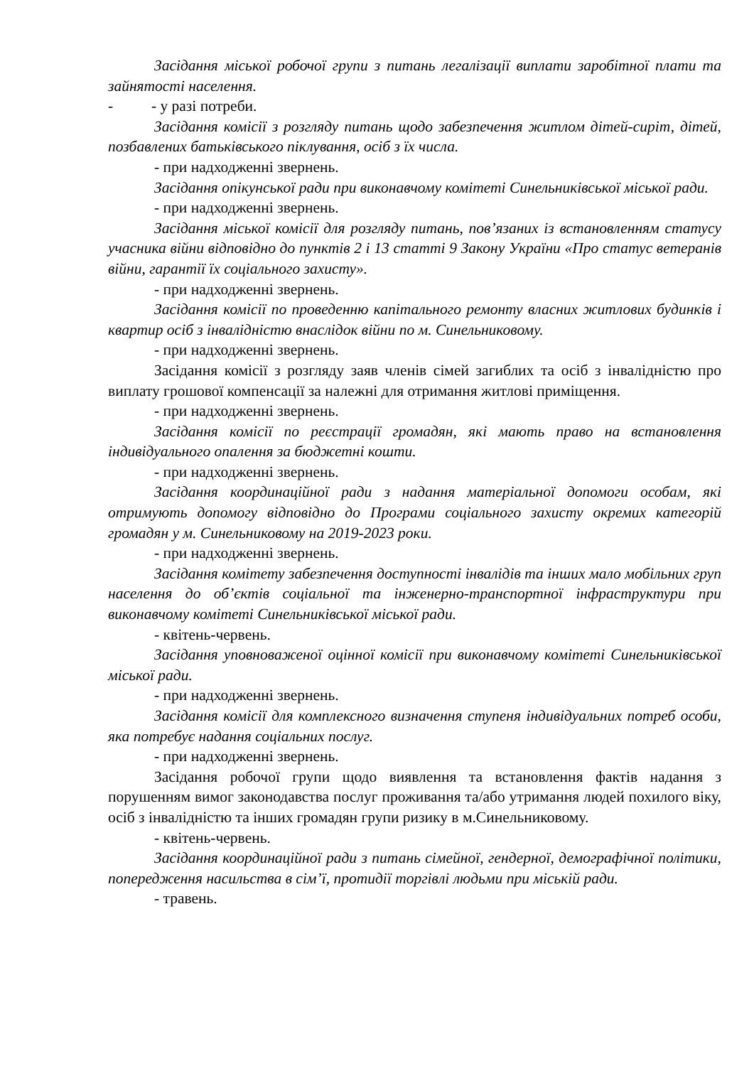Засідання міської робочої групи з питань легалізації виплати заробітної плати та зайнятості населення.
- - у разі потреби.
Засідання комісії з розгляду питань щодо забезпечення житлом дітей-сиріт, дітей, позбавлених батьківського піклування, осіб з їх числа.
- при надходженні звернень.
Засідання опікунської ради при виконавчому комітеті Синельниківської міської ради.
- при надходженні звернень.
Засідання міської комісії для розгляду питань, пов’язаних із встановленням статусу учасника війни відповідно до пунктів 2 і 13 статті 9 Закону України «Про статус ветеранів війни, гарантії їх соціального захисту».
- при надходженні звернень.
Засідання комісії по проведенню капітального ремонту власних житлових будинків і квартир осіб з інвалідністю внаслідок війни по м. Синельниковому.
- при надходженні звернень.
Засідання комісії з розгляду заяв членів сімей загиблих та осіб з інвалідністю про виплату грошової компенсації за належні для отримання житлові приміщення.
- при надходженні звернень.
Засідання комісії по реєстрації громадян, які мають право на встановлення індивідуального опалення за бюджетні кошти.
- при надходженні звернень.
Засідання координаційної ради з надання матеріальної допомоги особам, які отримують допомогу відповідно до Програми соціального захисту окремих категорій громадян у м. Синельниковому на 2019-2023 роки.
- при надходженні звернень.
Засідання комітету забезпечення доступності інвалідів та інших мало мобільних груп населення до об’єктів соціальної та інженерно-транспортної інфраструктури при виконавчому комітеті Синельниківської міської ради.
- квітень-червень.
Засідання уповноваженої оцінної комісії при виконавчому комітеті Синельниківської міської ради.
- при надходженні звернень.
Засідання комісії для комплексного визначення ступеня індивідуальних потреб особи, яка потребує надання соціальних послуг.
- при надходженні звернень.
Засідання робочої групи щодо виявлення та встановлення фактів надання з порушенням вимог законодавства послуг проживання та/або утримання людей похилого віку, осіб з інвалідністю та інших громадян групи ризику в м.Синельниковому.
- квітень-червень.
Засідання координаційної ради з питань сімейної, гендерної, демографічної політики, попередження насильства в сім’ї, протидії торгівлі людьми при міській ради.
- травень.